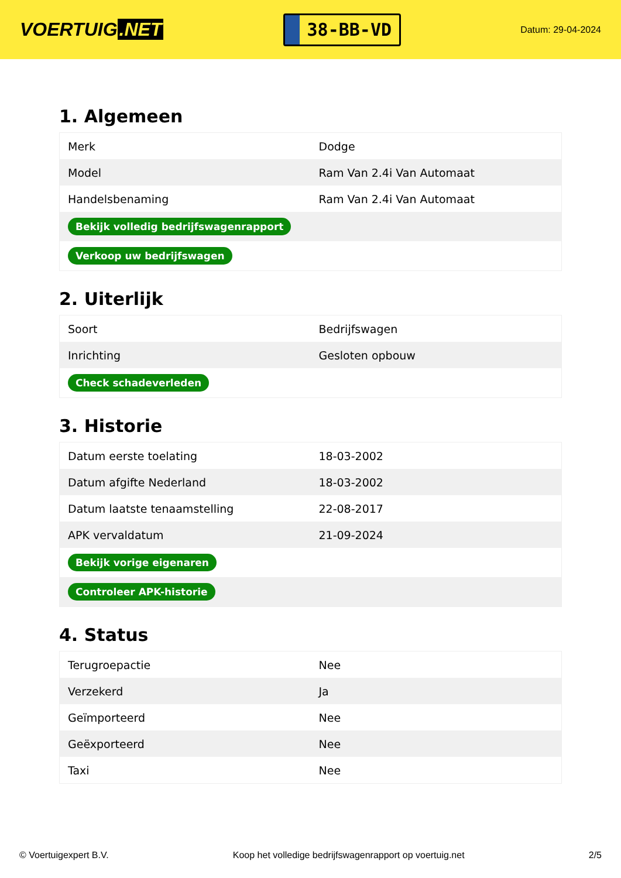VOERTUIG.NET
38-BB-VD
Datum: 29-04-2024
1. Algemeen
| Merk | Dodge |
| Model | Ram Van 2.4i Van Automaat |
| Handelsbenaming | Ram Van 2.4i Van Automaat |
| Bekijk volledig bedrijfswagenrapport | |
| Verkoop uw bedrijfswagen | |
2. Uiterlijk
| Soort | Bedrijfswagen |
| Inrichting | Gesloten opbouw |
| Check schadeverleden | |
3. Historie
| Datum eerste toelating | 18-03-2002 |
| Datum afgifte Nederland | 18-03-2002 |
| Datum laatste tenaamstelling | 22-08-2017 |
| APK vervaldatum | 21-09-2024 |
| Bekijk vorige eigenaren | |
| Controleer APK-historie | |
4. Status
| Terugroepactie | Nee |
| Verzekerd | Ja |
| Geïmporteerd | Nee |
| Geëxporteerd | Nee |
| Taxi | Nee |
© Voertuigexpert B.V. Koop het volledige bedrijfswagenrapport op voertuig.net 2/5